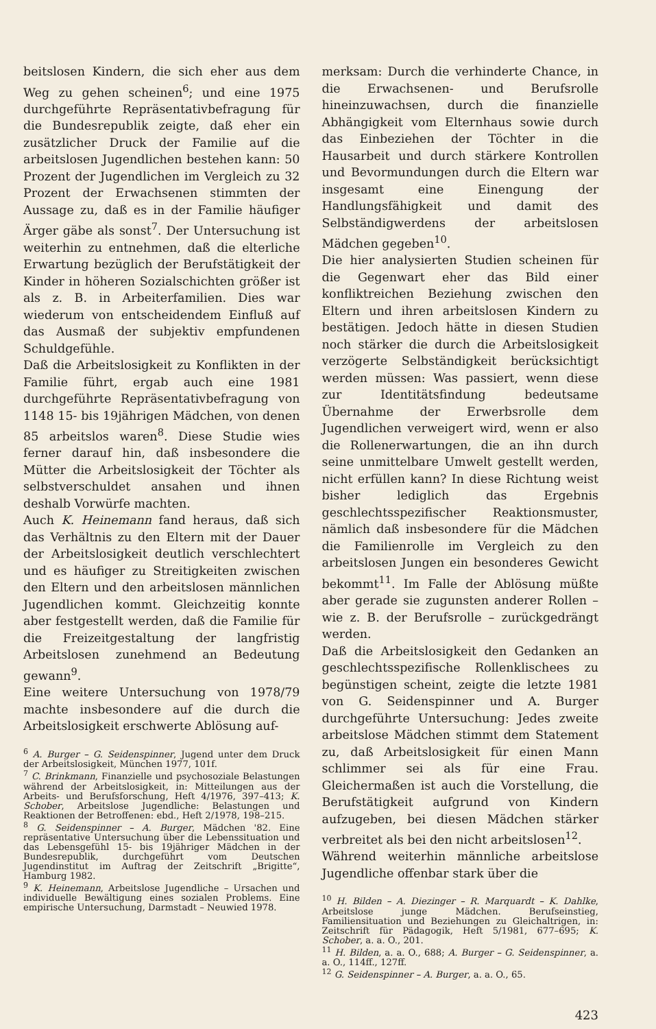beitslosen Kindern, die sich eher aus dem Weg zu gehen scheinen<sup>6</sup>; und eine 1975 durchgeführte Repräsentativbefragung für die Bundesrepublik zeigte, daß eher ein zusätzlicher Druck der Familie auf die arbeitslosen Jugendlichen bestehen kann: 50 Prozent der Jugendlichen im Vergleich zu 32 Prozent der Erwachsenen stimmten der Aussage zu, daß es in der Familie häufiger Ärger gäbe als sonst<sup>7</sup>. Der Untersuchung ist weiterhin zu entnehmen, daß die elterliche Erwartung bezüglich der Berufstätigkeit der Kinder in höheren Sozialschichten größer ist als z. B. in Arbeiterfamilien. Dies war wiederum von entscheidendem Einfluß auf das Ausmaß der subjektiv empfundenen Schuldgefühle.
Daß die Arbeitslosigkeit zu Konflikten in der Familie führt, ergab auch eine 1981 durchgeführte Repräsentativbefragung von 1148 15- bis 19jährigen Mädchen, von denen 85 arbeitslos waren<sup>8</sup>. Diese Studie wies ferner darauf hin, daß insbesondere die Mütter die Arbeitslosigkeit der Töchter als selbstverschuldet ansahen und ihnen deshalb Vorwürfe machten.
Auch K. Heinemann fand heraus, daß sich das Verhältnis zu den Eltern mit der Dauer der Arbeitslosigkeit deutlich verschlechtert und es häufiger zu Streitigkeiten zwischen den Eltern und den arbeitslosen männlichen Jugendlichen kommt. Gleichzeitig konnte aber festgestellt werden, daß die Familie für die Freizeitgestaltung der langfristig Arbeitslosen zunehmend an Bedeutung gewann<sup>9</sup>.
Eine weitere Untersuchung von 1978/79 machte insbesondere auf die durch die Arbeitslosigkeit erschwerte Ablösung auf-
<sup>6</sup> A. Burger – G. Seidenspinner, Jugend unter dem Druck der Arbeitslosigkeit, München 1977, 101f.
<sup>7</sup> C. Brinkmann, Finanzielle und psychosoziale Belastungen während der Arbeitslosigkeit, in: Mitteilungen aus der Arbeits- und Berufsforschung, Heft 4/1976, 397–413; K. Schober, Arbeitslose Jugendliche: Belastungen und Reaktionen der Betroffenen: ebd., Heft 2/1978, 198–215.
<sup>8</sup> G. Seidenspinner – A. Burger, Mädchen '82. Eine repräsentative Untersuchung über die Lebenssituation und das Lebensgefühl 15- bis 19jähriger Mädchen in der Bundesrepublik, durchgeführt vom Deutschen Jugendinstitut im Auftrag der Zeitschrift „Brigitte“, Hamburg 1982.
<sup>9</sup> K. Heinemann, Arbeitslose Jugendliche – Ursachen und individuelle Bewältigung eines sozialen Problems. Eine empirische Untersuchung, Darmstadt – Neuwied 1978.
merksam: Durch die verhinderte Chance, in die Erwachsenen- und Berufsrolle hineinzuwachsen, durch die finanzielle Abhängigkeit vom Elternhaus sowie durch das Einbeziehen der Töchter in die Hausarbeit und durch stärkere Kontrollen und Bevormundungen durch die Eltern war insgesamt eine Einengung der Handlungsfähigkeit und damit des Selbständigwerdens der arbeitslosen Mädchen gegeben<sup>10</sup>.
Die hier analysierten Studien scheinen für die Gegenwart eher das Bild einer konfliktreichen Beziehung zwischen den Eltern und ihren arbeitslosen Kindern zu bestätigen. Jedoch hätte in diesen Studien noch stärker die durch die Arbeitslosigkeit verzögerte Selbständigkeit berücksichtigt werden müssen: Was passiert, wenn diese zur Identitätsfindung bedeutsame Übernahme der Erwerbsrolle dem Jugendlichen verweigert wird, wenn er also die Rollenerwartungen, die an ihn durch seine unmittelbare Umwelt gestellt werden, nicht erfüllen kann? In diese Richtung weist bisher lediglich das Ergebnis geschlechtsspezifischer Reaktionsmuster, nämlich daß insbesondere für die Mädchen die Familienrolle im Vergleich zu den arbeitslosen Jungen ein besonderes Gewicht bekommt<sup>11</sup>. Im Falle der Ablösung müßte aber gerade sie zugunsten anderer Rollen – wie z. B. der Berufsrolle – zurückgedrängt werden.
Daß die Arbeitslosigkeit den Gedanken an geschlechtsspezifische Rollenklischees zu begünstigen scheint, zeigte die letzte 1981 von G. Seidenspinner und A. Burger durchgeführte Untersuchung: Jedes zweite arbeitslose Mädchen stimmt dem Statement zu, daß Arbeitslosigkeit für einen Mann schlimmer sei als für eine Frau. Gleichermaßen ist auch die Vorstellung, die Berufstätigkeit aufgrund von Kindern aufzugeben, bei diesen Mädchen stärker verbreitet als bei den nicht arbeitslosen<sup>12</sup>.
Während weiterhin männliche arbeitslose Jugendliche offenbar stark über die
<sup>10</sup> H. Bilden – A. Diezinger – R. Marquardt – K. Dahlke, Arbeitslose junge Mädchen. Berufseinstieg, Familiensituation und Beziehungen zu Gleichaltrigen, in: Zeitschrift für Pädagogik, Heft 5/1981, 677–695; K. Schober, a. a. O., 201.
<sup>11</sup> H. Bilden, a. a. O., 688; A. Burger – G. Seidenspinner, a. a. O., 114ff., 127ff.
<sup>12</sup> G. Seidenspinner – A. Burger, a. a. O., 65.
423